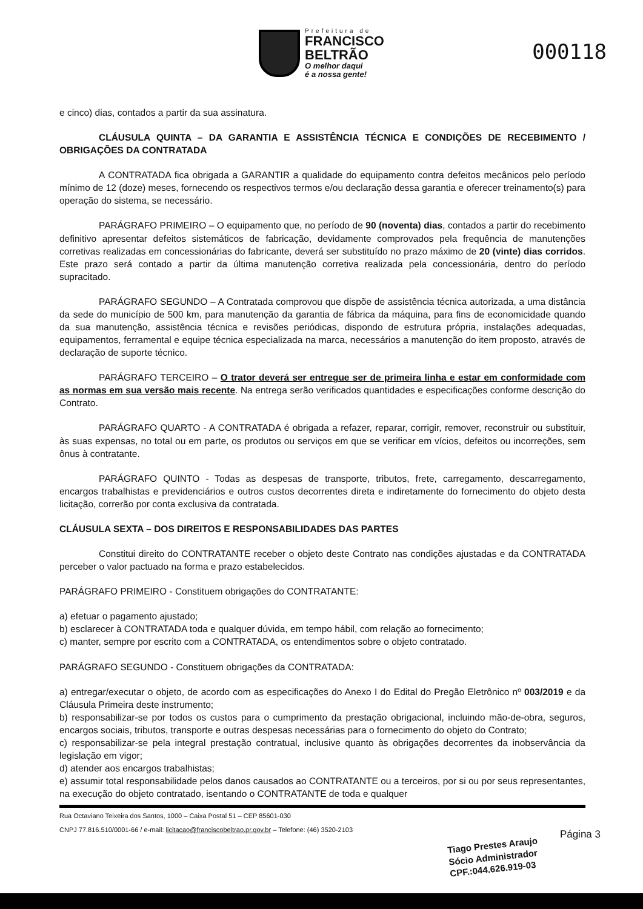Prefeitura de
FRANCISCO
BELTRÃO
O melhor daqui
é a nossa gente!
000118
e cinco) dias, contados a partir da sua assinatura.
CLÁUSULA QUINTA – DA GARANTIA E ASSISTÊNCIA TÉCNICA E CONDIÇÕES DE RECEBIMENTO / OBRIGAÇÕES DA CONTRATADA
A CONTRATADA fica obrigada a GARANTIR a qualidade do equipamento contra defeitos mecânicos pelo período mínimo de 12 (doze) meses, fornecendo os respectivos termos e/ou declaração dessa garantia e oferecer treinamento(s) para operação do sistema, se necessário.
PARÁGRAFO PRIMEIRO – O equipamento que, no período de 90 (noventa) dias, contados a partir do recebimento definitivo apresentar defeitos sistemáticos de fabricação, devidamente comprovados pela frequência de manutenções corretivas realizadas em concessionárias do fabricante, deverá ser substituído no prazo máximo de 20 (vinte) dias corridos. Este prazo será contado a partir da última manutenção corretiva realizada pela concessionária, dentro do período supracitado.
PARÁGRAFO SEGUNDO – A Contratada comprovou que dispõe de assistência técnica autorizada, a uma distância da sede do município de 500 km, para manutenção da garantia de fábrica da máquina, para fins de economicidade quando da sua manutenção, assistência técnica e revisões periódicas, dispondo de estrutura própria, instalações adequadas, equipamentos, ferramental e equipe técnica especializada na marca, necessários a manutenção do item proposto, através de declaração de suporte técnico.
PARÁGRAFO TERCEIRO – O trator deverá ser entregue ser de primeira linha e estar em conformidade com as normas em sua versão mais recente. Na entrega serão verificados quantidades e especificações conforme descrição do Contrato.
PARÁGRAFO QUARTO - A CONTRATADA é obrigada a refazer, reparar, corrigir, remover, reconstruir ou substituir, às suas expensas, no total ou em parte, os produtos ou serviços em que se verificar em vícios, defeitos ou incorreções, sem ônus à contratante.
PARÁGRAFO QUINTO - Todas as despesas de transporte, tributos, frete, carregamento, descarregamento, encargos trabalhistas e previdenciários e outros custos decorrentes direta e indiretamente do fornecimento do objeto desta licitação, correrão por conta exclusiva da contratada.
CLÁUSULA SEXTA – DOS DIREITOS E RESPONSABILIDADES DAS PARTES
Constitui direito do CONTRATANTE receber o objeto deste Contrato nas condições ajustadas e da CONTRATADA perceber o valor pactuado na forma e prazo estabelecidos.
PARÁGRAFO PRIMEIRO - Constituem obrigações do CONTRATANTE:
a) efetuar o pagamento ajustado;
b) esclarecer à CONTRATADA toda e qualquer dúvida, em tempo hábil, com relação ao fornecimento;
c) manter, sempre por escrito com a CONTRATADA, os entendimentos sobre o objeto contratado.
PARÁGRAFO SEGUNDO - Constituem obrigações da CONTRATADA:
a) entregar/executar o objeto, de acordo com as especificações do Anexo I do Edital do Pregão Eletrônico nº 003/2019 e da Cláusula Primeira deste instrumento;
b) responsabilizar-se por todos os custos para o cumprimento da prestação obrigacional, incluindo mão-de-obra, seguros, encargos sociais, tributos, transporte e outras despesas necessárias para o fornecimento do objeto do Contrato;
c) responsabilizar-se pela integral prestação contratual, inclusive quanto às obrigações decorrentes da inobservância da legislação em vigor;
d) atender aos encargos trabalhistas;
e) assumir total responsabilidade pelos danos causados ao CONTRATANTE ou a terceiros, por si ou por seus representantes, na execução do objeto contratado, isentando o CONTRATANTE de toda e qualquer
Rua Octaviano Teixeira dos Santos, 1000 – Caixa Postal 51 – CEP 85601-030
CNPJ 77.816.510/0001-66 / e-mail: licitacao@franciscobeltrao.pr.gov.br – Telefone: (46) 3520-2103
Página 3
Tiago Prestes Araujo
Sócio Administrador
CPF.:044.626.919-03